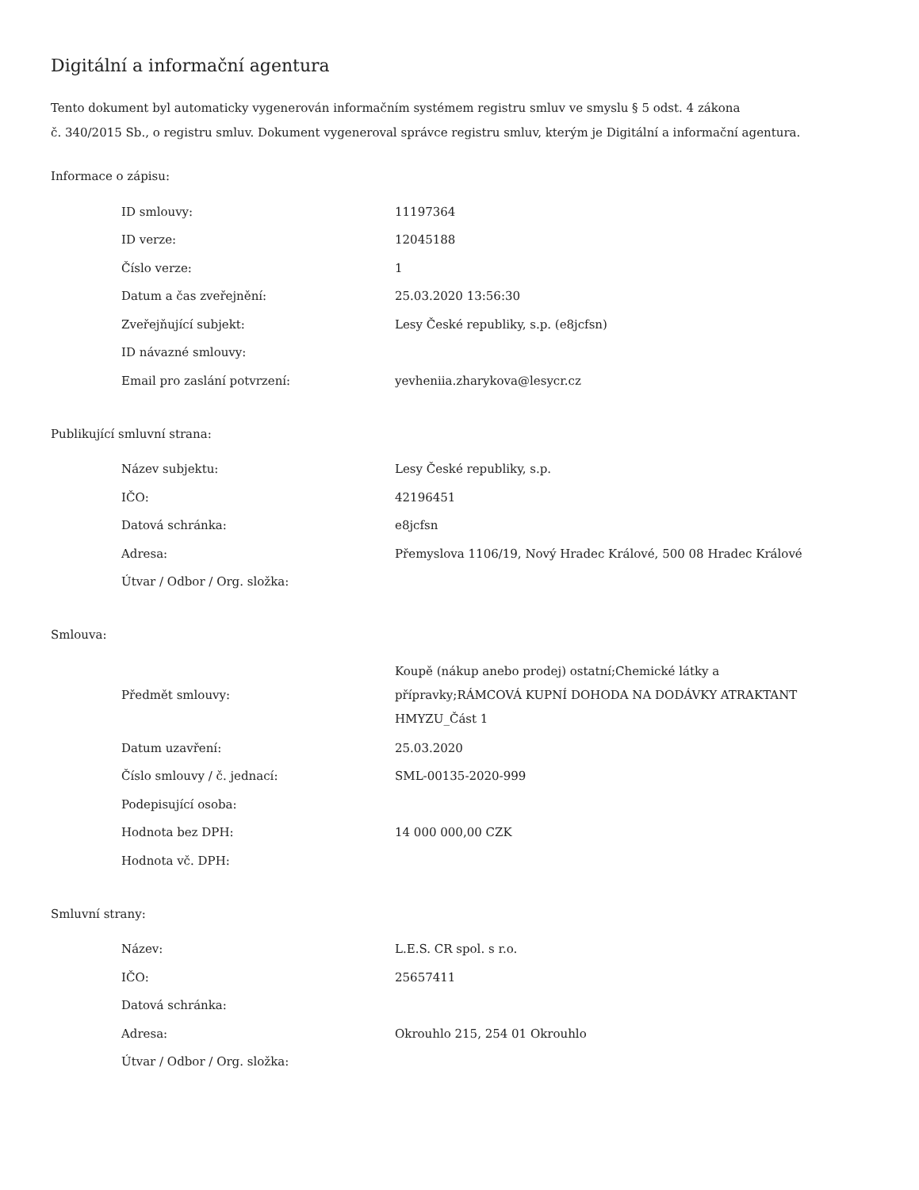Digitální a informační agentura
Tento dokument byl automaticky vygenerován informačním systémem registru smluv ve smyslu § 5 odst. 4 zákona
č. 340/2015 Sb., o registru smluv. Dokument vygeneroval správce registru smluv, kterým je Digitální a informační agentura.
Informace o zápisu:
| ID smlouvy: | 11197364 |
| ID verze: | 12045188 |
| Číslo verze: | 1 |
| Datum a čas zveřejnění: | 25.03.2020 13:56:30 |
| Zveřejňující subjekt: | Lesy České republiky, s.p. (e8jcfsn) |
| ID návazné smlouvy: | |
| Email pro zaslání potvrzení: | yevheniia.zharykova@lesycr.cz |
Publikující smluvní strana:
| Název subjektu: | Lesy České republiky, s.p. |
| IČO: | 42196451 |
| Datová schránka: | e8jcfsn |
| Adresa: | Přemyslova 1106/19, Nový Hradec Králové, 500 08 Hradec Králové |
| Útvar / Odbor / Org. složka: | |
Smlouva:
| Předmět smlouvy: | Koupě (nákup anebo prodej) ostatní;Chemické látky a přípravky;RÁMCOVÁ KUPNÍ DOHODA NA DODÁVKY ATRAKTANT HMYZU_Část 1 |
| Datum uzavření: | 25.03.2020 |
| Číslo smlouvy / č. jednací: | SML-00135-2020-999 |
| Podepisující osoba: | |
| Hodnota bez DPH: | 14 000 000,00 CZK |
| Hodnota vč. DPH: | |
Smluvní strany:
| Název: | L.E.S. CR spol. s r.o. |
| IČO: | 25657411 |
| Datová schránka: | |
| Adresa: | Okrouhlo 215, 254 01 Okrouhlo |
| Útvar / Odbor / Org. složka: | |